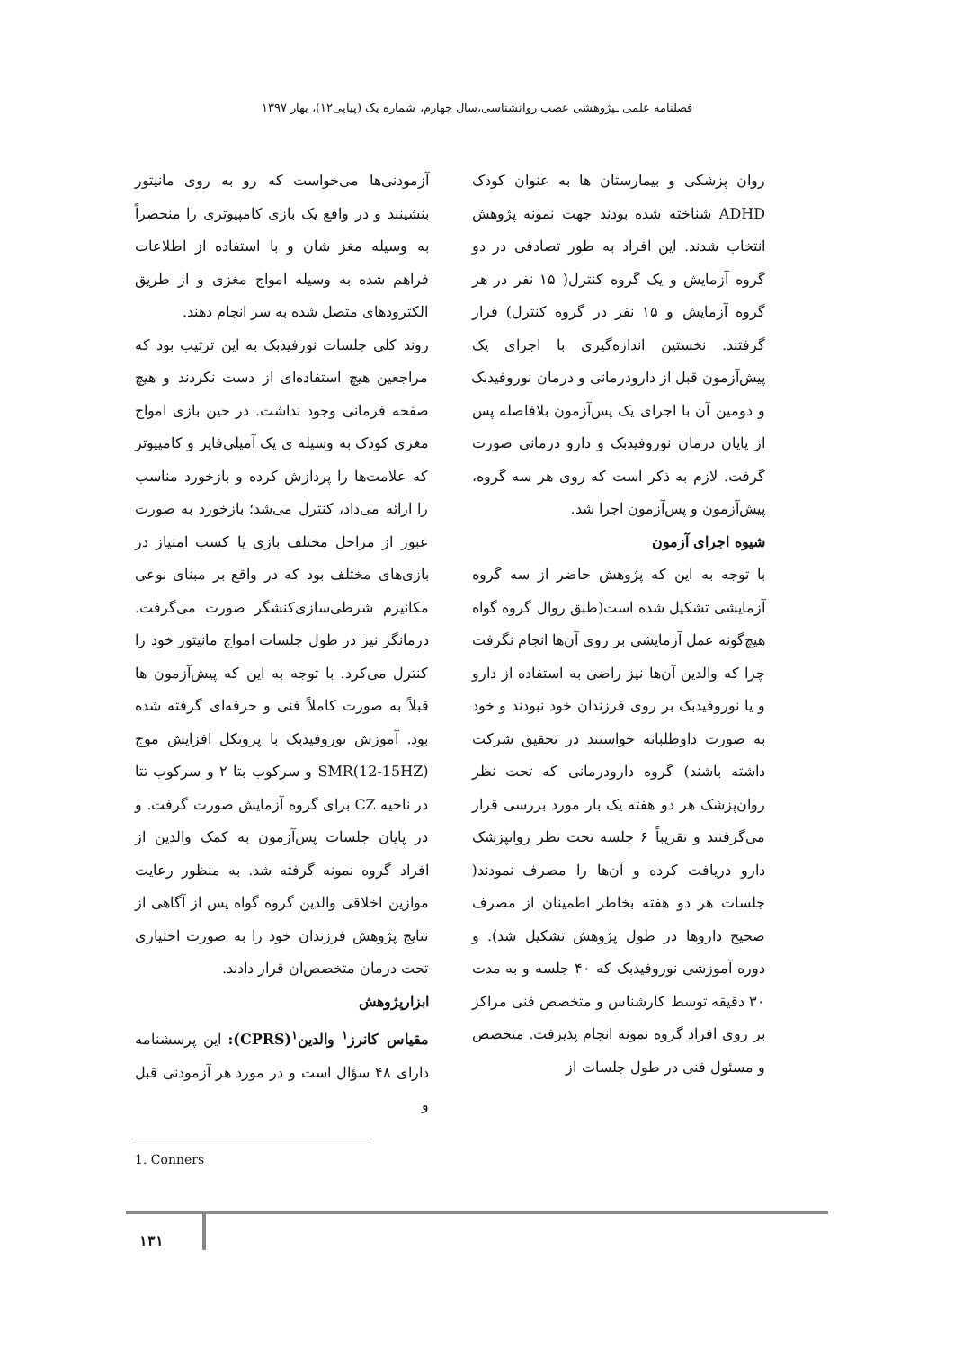فصلنامه علمی ـپژوهشی عصب روانشناسی،سال چهارم، شماره یک (پیاپی۱۲)، بهار ۱۳۹۷
روان پزشکی و بیمارستان ها به عنوان کودک ADHD شناخته شده بودند جهت نمونه پژوهش انتخاب شدند. این افراد به طور تصادفی در دو گروه آزمایش و یک گروه کنترل( ۱۵ نفر در هر گروه آزمایش و ۱۵ نفر در گروه کنترل) قرار گرفتند. نخستین اندازه‌گیری با اجرای یک پیش‌آزمون قبل از دارودرمانی و درمان نوروفیدبک و دومین آن با اجرای یک پس‌آزمون بلافاصله پس از پایان درمان نوروفیدبک و دارو درمانی صورت گرفت. لازم به ذکر است که روی هر سه گروه، پیش‌آزمون و پس‌آزمون اجرا شد.
شیوه اجرای آزمون
با توجه به این که پژوهش حاضر از سه گروه آزمایشی تشکیل شده است(طبق روال گروه گواه هیچ‌گونه عمل آزمایشی بر روی آن‌ها انجام نگرفت چرا که والدین آن‌ها نیز راضی به استفاده از دارو و یا نوروفیدبک بر روی فرزندان خود نبودند و خود به صورت داوطلبانه خواستند در تحقیق شرکت داشته باشند) گروه دارودرمانی که تحت نظر روان‌پزشک هر دو هفته یک بار مورد بررسی قرار می‌گرفتند و تقریباً ۶ جلسه تحت نظر روانپزشک دارو دریافت کرده و آن‌ها را مصرف نمودند( جلسات هر دو هفته بخاطر اطمینان از مصرف صحیح داروها در طول پژوهش تشکیل شد). و دوره آموزشی نوروفیدبک که ۴۰ جلسه و به مدت ۳۰ دقیقه توسط کارشناس و متخصص فنی مراکز بر روی افراد گروه نمونه انجام پذیرفت. متخصص و مسئول فنی در طول جلسات از
آزمودنی‌ها می‌خواست که رو به روی مانیتور بنشینند و در واقع یک بازی کامپیوتری را منحصراً به وسیله مغز شان و با استفاده از اطلاعات فراهم شده به وسیله امواج مغزی و از طریق الکترودهای متصل شده به سر انجام دهند.
روند کلی جلسات نورفیدبک به این ترتیب بود که مراجعین هیچ استفاده‌ای از دست نکردند و هیچ صفحه فرمانی وجود نداشت. در حین بازی امواج مغزی کودک به وسیله ی یک آمپلی‌فایر و کامپیوتر که علامت‌ها را پردازش کرده و بازخورد مناسب را ارائه می‌داد، کنترل می‌شد؛ بازخورد به صورت عبور از مراحل مختلف بازی یا کسب امتیاز در بازی‌های مختلف بود که در واقع بر مبنای نوعی مکانیزم شرطی‌سازی‌کنشگر صورت می‌گرفت. درمانگر نیز در طول جلسات امواج مانیتور خود را کنترل می‌کرد. با توجه به این که پیش‌آزمون ها قبلاً به صورت کاملاً فنی و حرفه‌ای گرفته شده بود. آموزش نوروفیدبک با پروتکل افزایش موج SMR(12-15HZ) و سرکوب بتا ۲ و سرکوب تتا در ناحیه CZ برای گروه آزمایش صورت گرفت. و در پایان جلسات پس‌آزمون به کمک والدین از افراد گروه نمونه گرفته شد. به منظور رعایت موازین اخلاقی والدین گروه گواه پس از آگاهی از نتایج پژوهش فرزندان خود را به صورت اختیاری تحت درمان متخصص‌ان قرار دادند.
ابزارپژوهش
مقیاس کانرز<sup>۱</sup> والدین<sup>۱</sup>(CPRS): این پرسشنامه دارای ۴۸ سؤال است و در مورد هر آزمودنی قبل و
1. Conners
۱۳۱